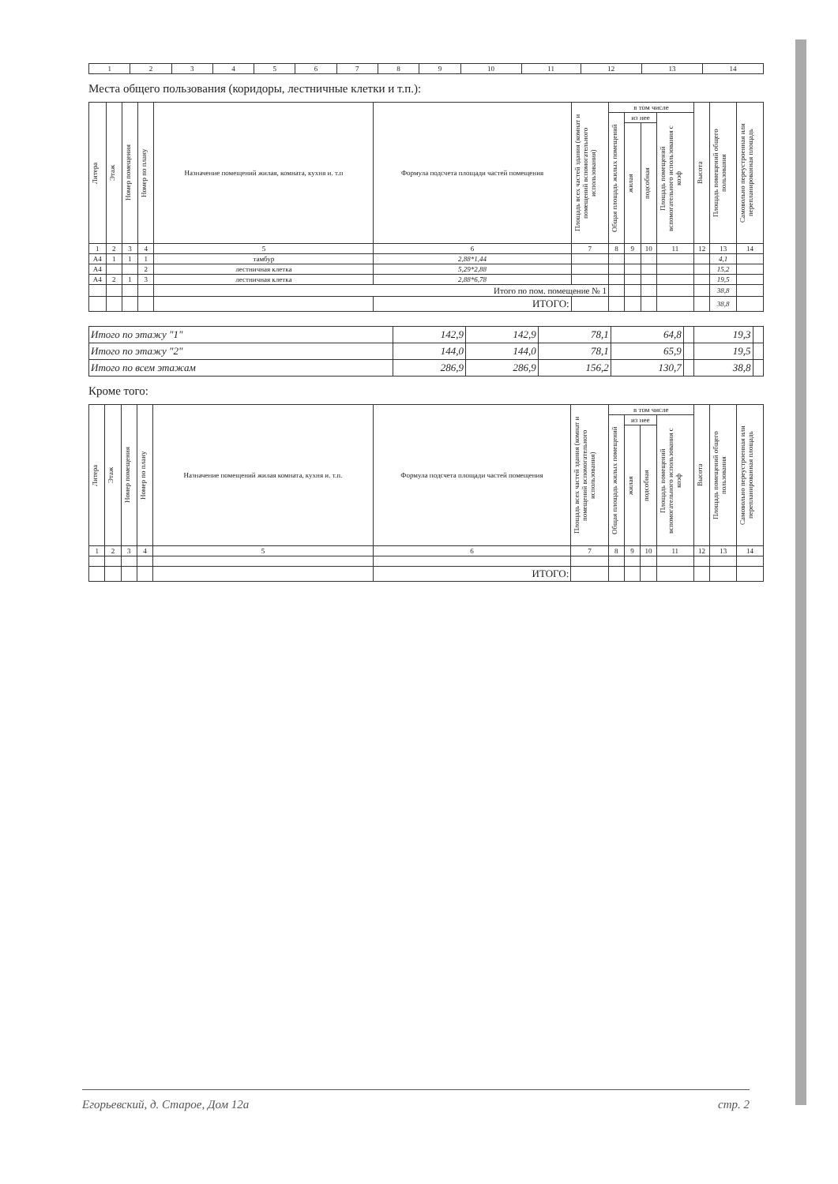| 1 | 2 | 3 | 4 | 5 | 6 | 7 | 8 | 9 | 10 | 11 | 12 | 13 | 14 |
Места общего пользования (коридоры, лестничные клетки и т.п.):
| Литера | Этаж | Номер помещения | Номер по плану | Назначение помещений жилая, комната, кухня и. т.п | Формула подсчета площади частей помещения | Площадь всех частей здания (комнат и помещений вспомогательного использования) | в том числе | | | | Высота | Площадь помещений общего пользования | Самовольно переустроенная или перепланированная площадь |
| --- | --- | --- | --- | --- | --- | --- | --- | --- | --- | --- | --- | --- | --- |
| | | | | | | | Общая площадь жилых помещений | из нее | | Площадь помещений вспомогательного использования с коэф | | | |
| | | | | | | | | жилая | подсобная | | | | |
| 1 | 2 | 3 | 4 | 5 | 6 | 7 | 8 | 9 | 10 | 11 | 12 | 13 | 14 |
| А4 | 1 | 1 | 1 | тамбур | 2,88*1,44 | | | | | | | 4,1 | |
| А4 | | | 2 | лестничная клетка | 5,29*2,88 | | | | | | | 15,2 | |
| А4 | 2 | 1 | 3 | лестничная клетка | 2,88*6,78 | | | | | | | 19,5 | |
| | | | | Итого по пом. помещение № 1 | | | | | | | | 38,8 | |
| | | | | | ИТОГО: | | | | | | | 38,8 | |
| Итого по этажу "1" | 142,9 | 142,9 | 78,1 | 64,8 | | 19,3 | |
| Итого по этажу "2" | 144,0 | 144,0 | 78,1 | 65,9 | | 19,5 | |
| Итого по всем этажам | 286,9 | 286,9 | 156,2 | 130,7 | | 38,8 | |
Кроме того:
| Литера | Этаж | Номер помещения | Номер по плану | Назначение помещений жилая комната, кухня и. т.п. | Формула подсчета площади частей помещения | Площадь всех частей здания (комнат и помещений вспомогательного использования) | в том числе | | | | Высота | Площадь помещений общего пользования | Самовольно переустроенная или перепланированная площадь |
| --- | --- | --- | --- | --- | --- | --- | --- | --- | --- | --- | --- | --- | --- |
| | | | | | | | Общая площадь жилых помещений | из нее | | Площадь помещений вспомогательного использования с коэф | | | |
| | | | | | | | | жилая | подсобная | | | | |
| 1 | 2 | 3 | 4 | 5 | 6 | 7 | 8 | 9 | 10 | 11 | 12 | 13 | 14 |
| | | | | | ИТОГО: | | | | | | | | |
Егорьевский, д. Старое, Дом 12а стр. 2